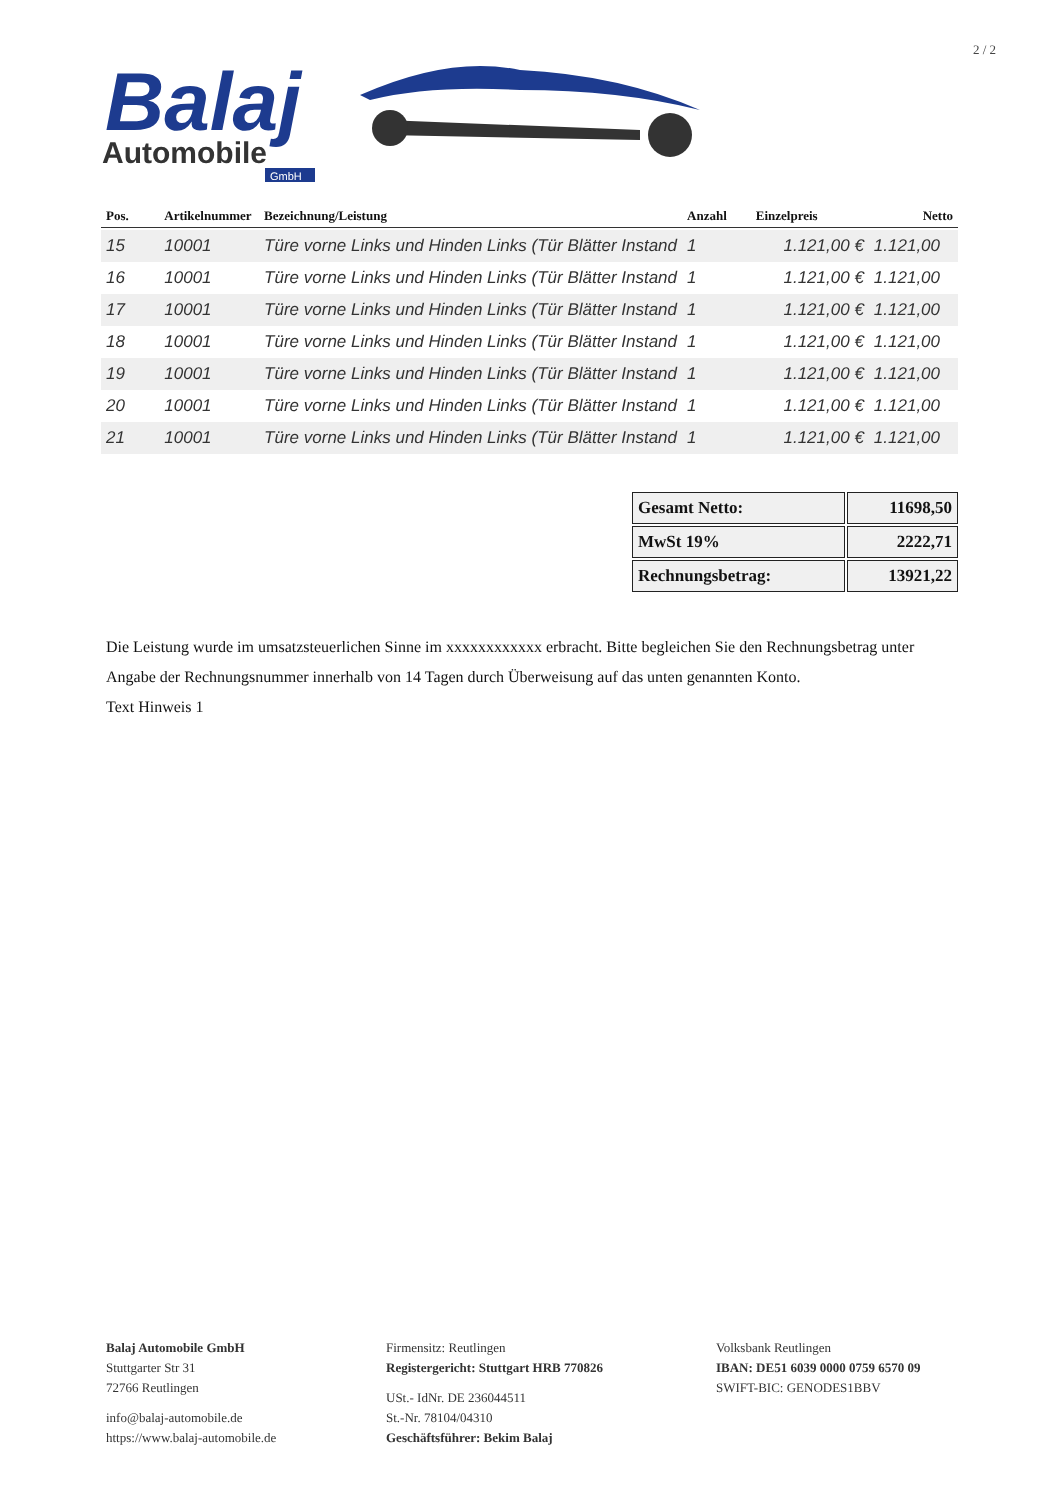2 / 2
Balaj
Automobile
GmbH
| Pos. | Artikelnummer | Bezeichnung/Leistung | Anzahl | Einzelpreis | Netto |
| --- | --- | --- | --- | --- | --- |
| 15 | 10001 | Türe vorne Links und Hinden Links (Tür Blätter Instand | 1 | 1.121,00 € | 1.121,00 |
| 16 | 10001 | Türe vorne Links und Hinden Links (Tür Blätter Instand | 1 | 1.121,00 € | 1.121,00 |
| 17 | 10001 | Türe vorne Links und Hinden Links (Tür Blätter Instand | 1 | 1.121,00 € | 1.121,00 |
| 18 | 10001 | Türe vorne Links und Hinden Links (Tür Blätter Instand | 1 | 1.121,00 € | 1.121,00 |
| 19 | 10001 | Türe vorne Links und Hinden Links (Tür Blätter Instand | 1 | 1.121,00 € | 1.121,00 |
| 20 | 10001 | Türe vorne Links und Hinden Links (Tür Blätter Instand | 1 | 1.121,00 € | 1.121,00 |
| 21 | 10001 | Türe vorne Links und Hinden Links (Tür Blätter Instand | 1 | 1.121,00 € | 1.121,00 |
| Gesamt Netto: | 11698,50 |
| MwSt 19% | 2222,71 |
| Rechnungsbetrag: | 13921,22 |
Die Leistung wurde im umsatzsteuerlichen Sinne im xxxxxxxxxxxx erbracht. Bitte begleichen Sie den Rechnungsbetrag unter Angabe der Rechnungsnummer innerhalb von 14 Tagen durch Überweisung auf das unten genannten Konto.
Text Hinweis 1
Balaj Automobile GmbH
Stuttgarter Str 31
72766 Reutlingen
info@balaj-automobile.de
https://www.balaj-automobile.de
Firmensitz: Reutlingen
Registergericht: Stuttgart HRB 770826
USt.- IdNr. DE 236044511
St.-Nr. 78104/04310
Geschäftsführer: Bekim Balaj
Volksbank Reutlingen
IBAN: DE51 6039 0000 0759 6570 09
SWIFT-BIC: GENODES1BBV